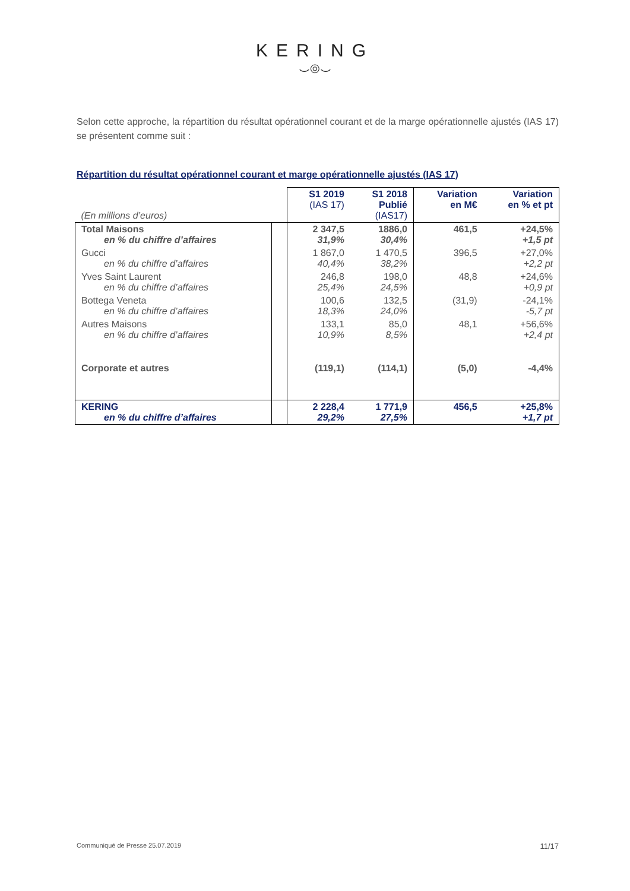KERING
⌣◎⌣
Selon cette approche, la répartition du résultat opérationnel courant et de la marge opérationnelle ajustés (IAS 17) se présentent comme suit :
Répartition du résultat opérationnel courant et marge opérationnelle ajustés (IAS 17)
| (En millions d’euros) | | S1 2019 (IAS 17) | S1 2018 Publié (IAS17) | Variation en M€ | Variation en % et pt |
| Total Maisons en % du chiffre d’affaires | | 2 347,5 31,9% | 1886,0 30,4% | 461,5 | +24,5% +1,5 pt |
| Gucci en % du chiffre d’affaires | | 1 867,0 40,4% | 1 470,5 38,2% | 396,5 | +27,0% +2,2 pt |
| Yves Saint Laurent en % du chiffre d’affaires | | 246,8 25,4% | 198,0 24,5% | 48,8 | +24,6% +0,9 pt |
| Bottega Veneta en % du chiffre d’affaires | | 100,6 18,3% | 132,5 24,0% | (31,9) | -24,1% -5,7 pt |
| Autres Maisons en % du chiffre d’affaires | | 133,1 10,9% | 85,0 8,5% | 48,1 | +56,6% +2,4 pt |
| Corporate et autres | | (119,1) | (114,1) | (5,0) | -4,4% |
| KERING en % du chiffre d’affaires | | 2 228,4 29,2% | 1 771,9 27,5% | 456,5 | +25,8% +1,7 pt |
Communiqué de Presse 25.07.2019 11/17